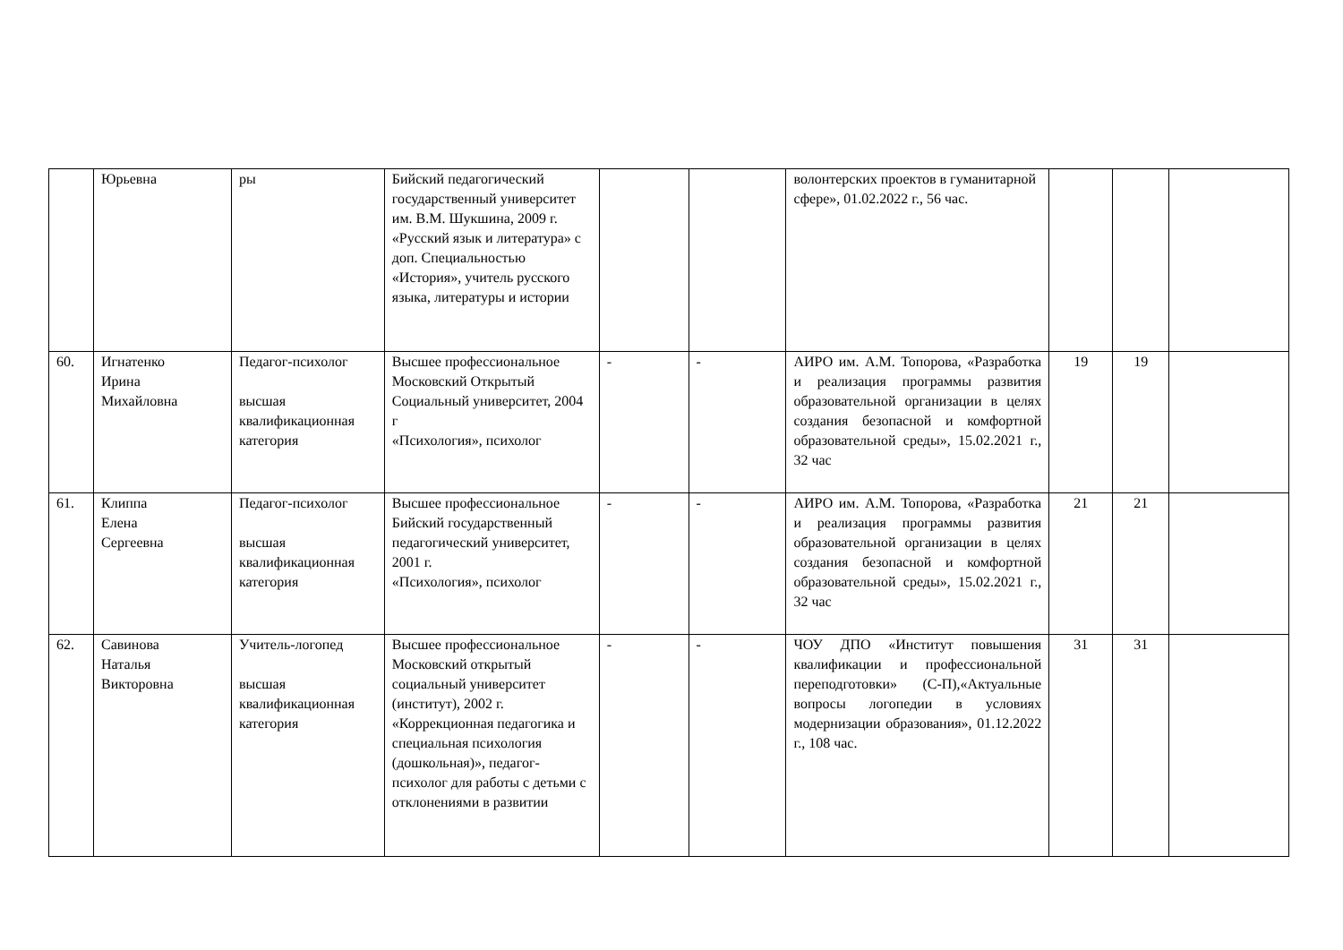| | Юрьевна | ры | Бийский педагогический государственный университет им. В.М. Шукшина, 2009 г. «Русский язык и литература» с доп. Специальностью «История», учитель русского языка, литературы и истории | | | волонтерских проектов в гуманитарной сфере», 01.02.2022 г., 56 час. | | | |
| 60. | Игнатенко Ирина Михайловна | Педагог-психолог высшая квалификационная категория | Высшее профессиональное Московский Открытый Социальный университет, 2004 г «Психология», психолог | - | - | АИРО им. А.М. Топорова, «Разработка и реализация программы развития образовательной организации в целях создания безопасной и комфортной образовательной среды», 15.02.2021 г., 32 час | 19 | 19 | |
| 61. | Клиппа Елена Сергеевна | Педагог-психолог высшая квалификационная категория | Высшее профессиональное Бийский государственный педагогический университет, 2001 г. «Психология», психолог | - | - | АИРО им. А.М. Топорова, «Разработка и реализация программы развития образовательной организации в целях создания безопасной и комфортной образовательной среды», 15.02.2021 г., 32 час | 21 | 21 | |
| 62. | Савинова Наталья Викторовна | Учитель-логопед высшая квалификационная категория | Высшее профессиональное Московский открытый социальный университет (институт), 2002 г. «Коррекционная педагогика и специальная психология (дошкольная)», педагог-психолог для работы с детьми с отклонениями в развитии | - | - | ЧОУ ДПО «Институт повышения квалификации и профессиональной переподготовки» (С-П),«Актуальные вопросы логопедии в условиях модернизации образования», 01.12.2022 г., 108 час. | 31 | 31 | |